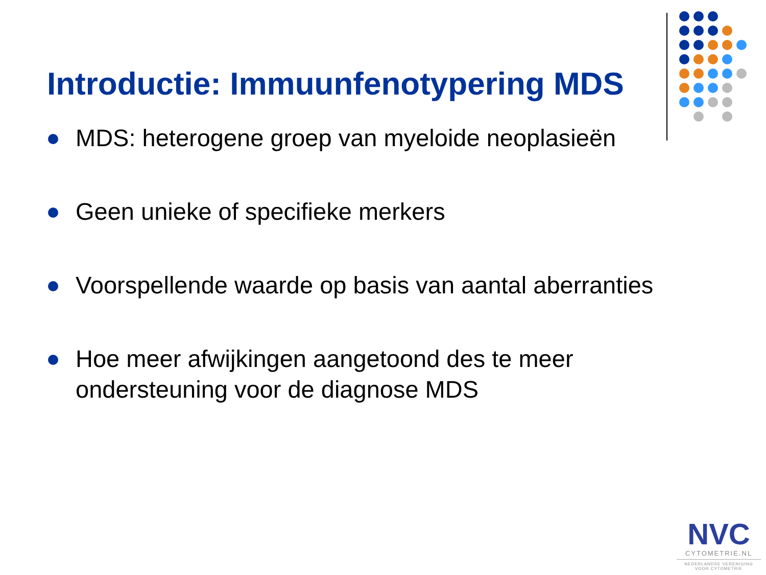Introductie: Immuunfenotypering MDS
MDS: heterogene groep van myeloide neoplasieën
Geen unieke of specifieke merkers
Voorspellende waarde op basis van aantal aberranties
Hoe meer afwijkingen aangetoond des te meer ondersteuning voor de diagnose MDS
NVC
CYTOMETRIE.NL
NEDERLANDSE VERENIGING
VOOR CYTOMETRIE